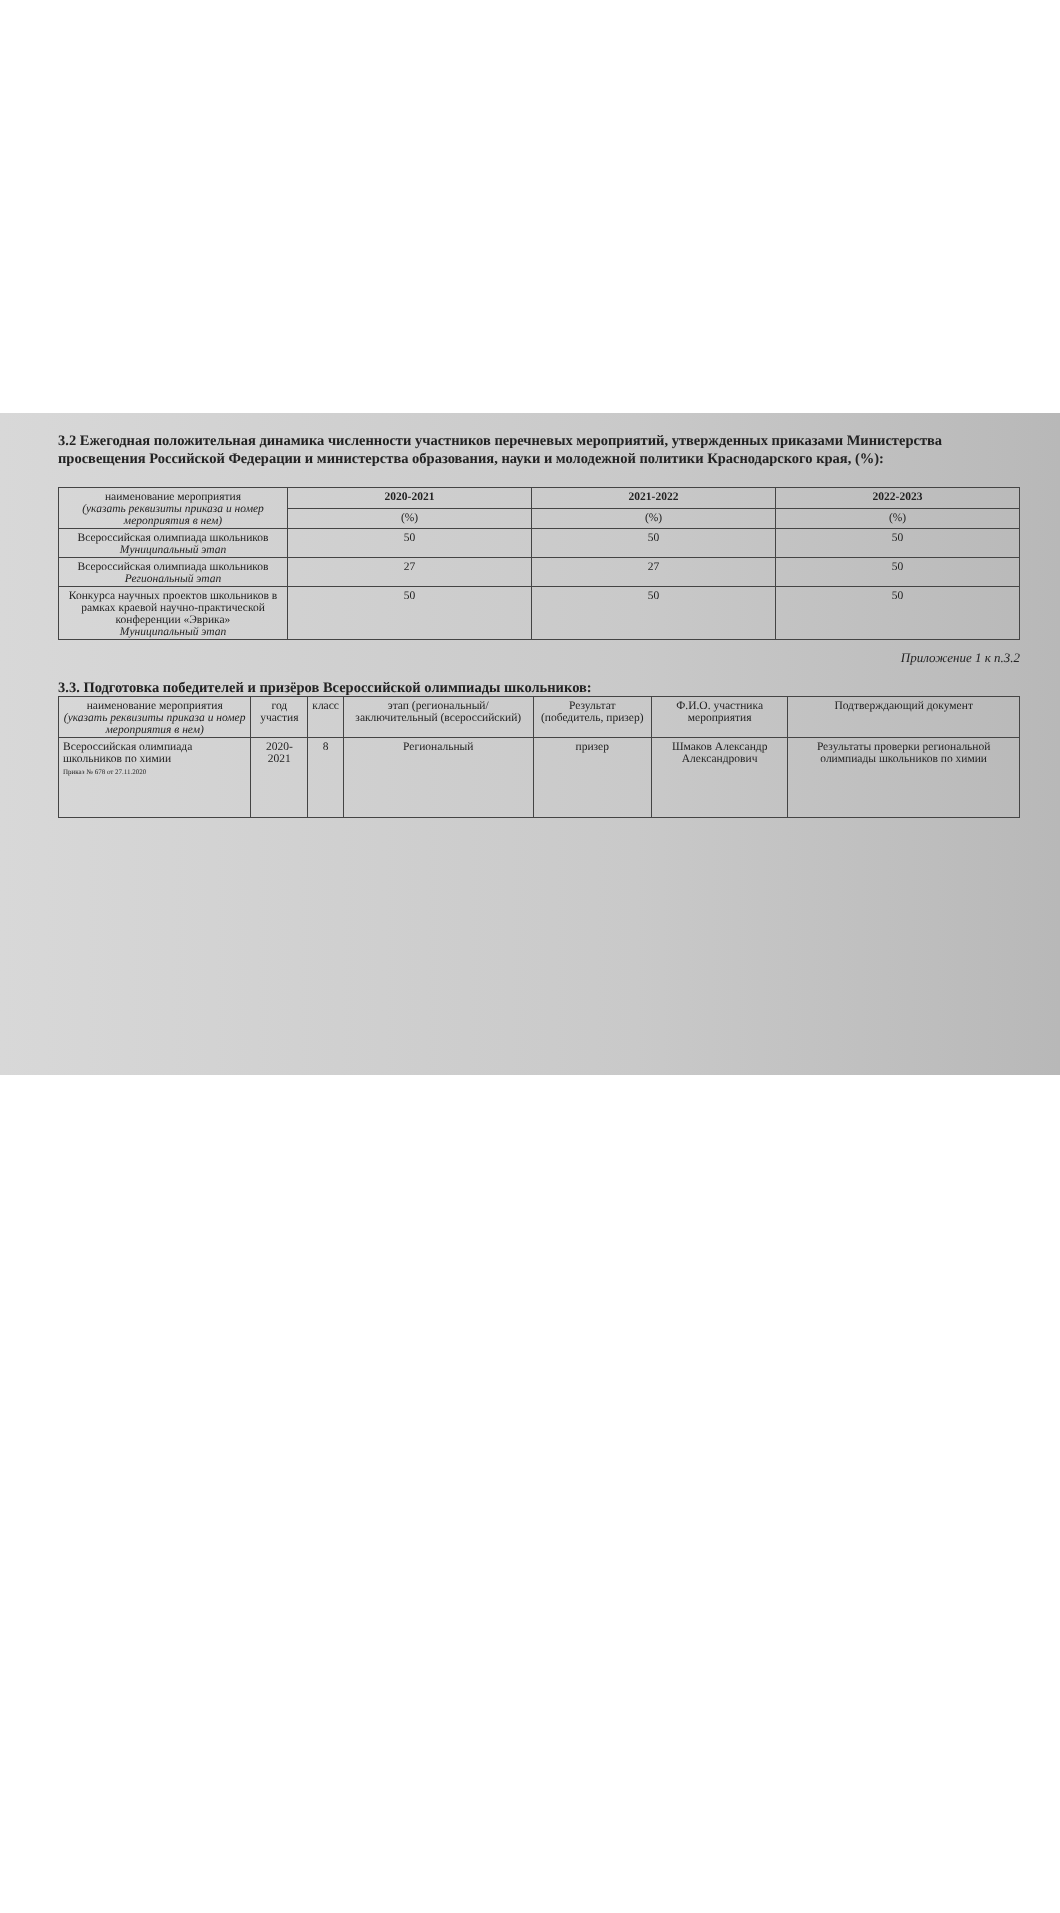3.2 Ежегодная положительная динамика численности участников перечневых мероприятий, утвержденных приказами Министерства просвещения Российской Федерации и министерства образования, науки и молодежной политики Краснодарского края, (%):
| наименование мероприятия (указать реквизиты приказа и номер мероприятия в нем) | 2020-2021 | 2021-2022 | 2022-2023 |
| | (%) | (%) | (%) |
| Всероссийская олимпиада школьников Муниципальный этап | 50 | 50 | 50 |
| Всероссийская олимпиада школьников Региональный этап | 27 | 27 | 50 |
| Конкурса научных проектов школьников в рамках краевой научно-практической конференции «Эврика» Муниципальный этап | 50 | 50 | 50 |
Приложение 1 к п.3.2
3.3. Подготовка победителей и призёров Всероссийской олимпиады школьников:
| наименование мероприятия (указать реквизиты приказа и номер мероприятия в нем) | год участия | класс | этап (региональный/ заключительный (всероссийский) | Результат (победитель, призер) | Ф.И.О. участника мероприятия | Подтверждающий документ |
| --- | --- | --- | --- | --- | --- | --- |
| Всероссийская олимпиада школьников по химии Приказ № 678 от 27.11.2020 | 2020-2021 | 8 | Региональный | призер | Шмаков Александр Александрович | Результаты проверки региональной олимпиады школьников по химии |